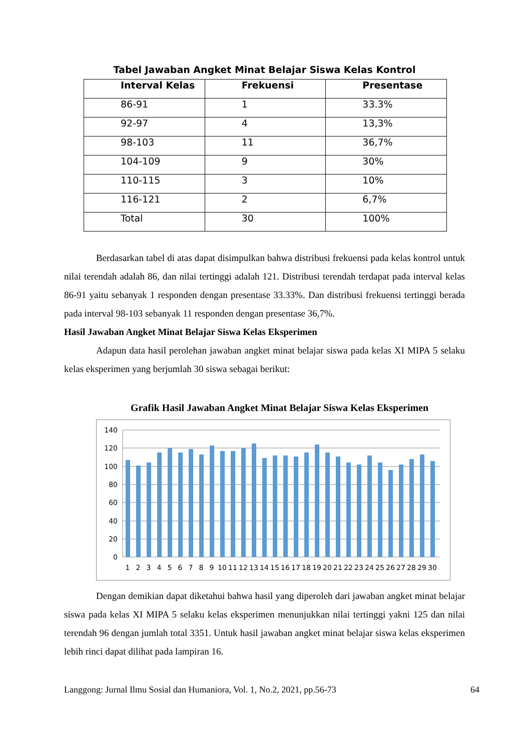Tabel Jawaban Angket Minat Belajar Siswa Kelas Kontrol
| Interval Kelas | Frekuensi | Presentase |
| --- | --- | --- |
| 86-91 | 1 | 33.3% |
| 92-97 | 4 | 13,3% |
| 98-103 | 11 | 36,7% |
| 104-109 | 9 | 30% |
| 110-115 | 3 | 10% |
| 116-121 | 2 | 6,7% |
| Total | 30 | 100% |
Berdasarkan tabel di atas dapat disimpulkan bahwa distribusi frekuensi pada kelas kontrol untuk nilai terendah adalah 86, dan nilai tertinggi adalah 121. Distribusi terendah terdapat pada interval kelas 86-91 yaitu sebanyak 1 responden dengan presentase 33.33%. Dan distribusi frekuensi tertinggi berada pada interval 98-103 sebanyak 11 responden dengan presentase 36,7%.
Hasil Jawaban Angket Minat Belajar Siswa Kelas Eksperimen
Adapun data hasil perolehan jawaban angket minat belajar siswa pada kelas XI MIPA 5 selaku kelas eksperimen yang berjumlah 30 siswa sebagai berikut:
Grafik Hasil Jawaban Angket Minat Belajar Siswa Kelas Eksperimen
140
120
100
80
60
40
20
0
1
2
3
4
5
6
7
8
9
10
11
12
13
14
15
16
17
18
19
20
21
22
23
24
25
26
27
28
29
30
Dengan demikian dapat diketahui bahwa hasil yang diperoleh dari jawaban angket minat belajar siswa pada kelas XI MIPA 5 selaku kelas eksperimen menunjukkan nilai tertinggi yakni 125 dan nilai terendah 96 dengan jumlah total 3351. Untuk hasil jawaban angket minat belajar siswa kelas eksperimen lebih rinci dapat dilihat pada lampiran 16.
Langgong: Jurnal Ilmu Sosial dan Humaniora, Vol. 1, No.2, 2021, pp.56-73 64